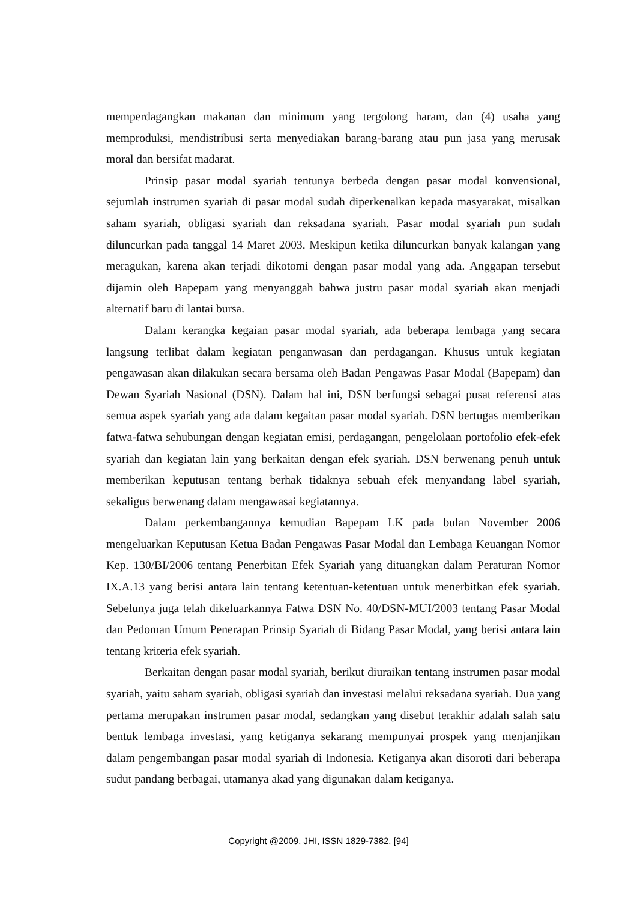memperdagangkan makanan dan minimum yang tergolong haram, dan (4) usaha yang memproduksi, mendistribusi serta menyediakan barang-barang atau pun jasa yang merusak moral dan bersifat madarat.
Prinsip pasar modal syariah tentunya berbeda dengan pasar modal konvensional, sejumlah instrumen syariah di pasar modal sudah diperkenalkan kepada masyarakat, misalkan saham syariah, obligasi syariah dan reksadana syariah. Pasar modal syariah pun sudah diluncurkan pada tanggal 14 Maret 2003. Meskipun ketika diluncurkan banyak kalangan yang meragukan, karena akan terjadi dikotomi dengan pasar modal yang ada. Anggapan tersebut dijamin oleh Bapepam yang menyanggah bahwa justru pasar modal syariah akan menjadi alternatif baru di lantai bursa.
Dalam kerangka kegaian pasar modal syariah, ada beberapa lembaga yang secara langsung terlibat dalam kegiatan penganwasan dan perdagangan. Khusus untuk kegiatan pengawasan akan dilakukan secara bersama oleh Badan Pengawas Pasar Modal (Bapepam) dan Dewan Syariah Nasional (DSN). Dalam hal ini, DSN berfungsi sebagai pusat referensi atas semua aspek syariah yang ada dalam kegaitan pasar modal syariah. DSN bertugas memberikan fatwa-fatwa sehubungan dengan kegiatan emisi, perdagangan, pengelolaan portofolio efek-efek syariah dan kegiatan lain yang berkaitan dengan efek syariah. DSN berwenang penuh untuk memberikan keputusan tentang berhak tidaknya sebuah efek menyandang label syariah, sekaligus berwenang dalam mengawasai kegiatannya.
Dalam perkembangannya kemudian Bapepam LK pada bulan November 2006 mengeluarkan Keputusan Ketua Badan Pengawas Pasar Modal dan Lembaga Keuangan Nomor Kep. 130/BI/2006 tentang Penerbitan Efek Syariah yang dituangkan dalam Peraturan Nomor IX.A.13 yang berisi antara lain tentang ketentuan-ketentuan untuk menerbitkan efek syariah. Sebelunya juga telah dikeluarkannya Fatwa DSN No. 40/DSN-MUI/2003 tentang Pasar Modal dan Pedoman Umum Penerapan Prinsip Syariah di Bidang Pasar Modal, yang berisi antara lain tentang kriteria efek syariah.
Berkaitan dengan pasar modal syariah, berikut diuraikan tentang instrumen pasar modal syariah, yaitu saham syariah, obligasi syariah dan investasi melalui reksadana syariah. Dua yang pertama merupakan instrumen pasar modal, sedangkan yang disebut terakhir adalah salah satu bentuk lembaga investasi, yang ketiganya sekarang mempunyai prospek yang menjanjikan dalam pengembangan pasar modal syariah di Indonesia. Ketiganya akan disoroti dari beberapa sudut pandang berbagai, utamanya akad yang digunakan dalam ketiganya.
Copyright @2009, JHI, ISSN 1829-7382, [94]